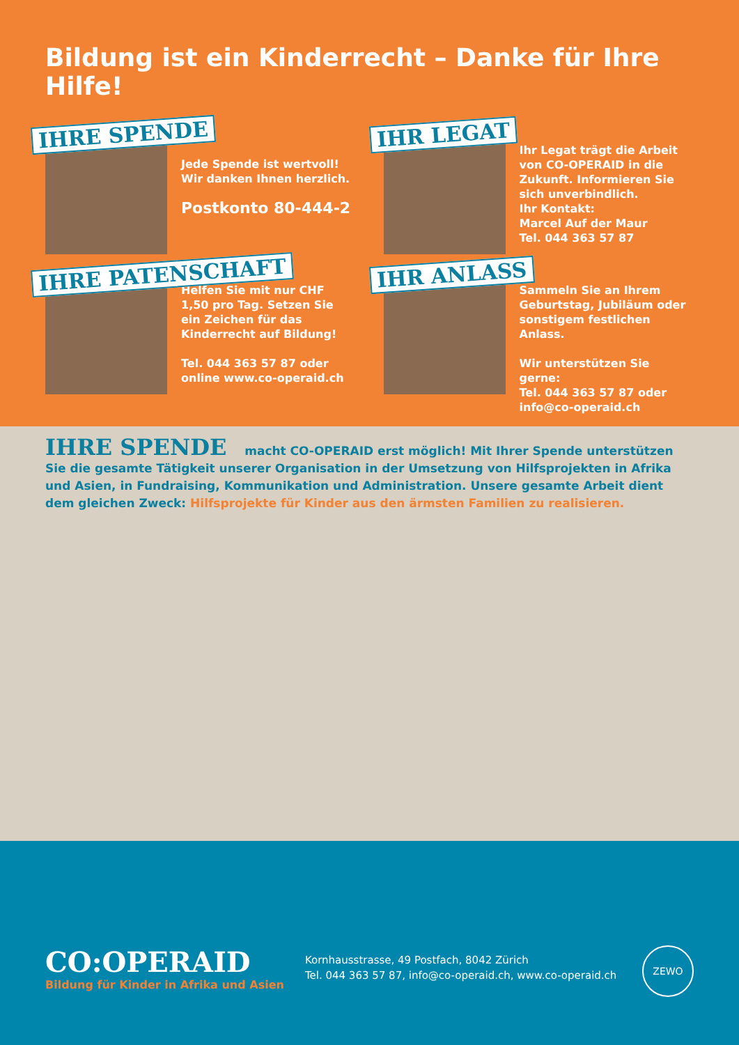Bildung ist ein Kinderrecht – Danke für Ihre Hilfe!
IHRE SPENDE
Jede Spende ist wertvoll!
Wir danken Ihnen herzlich.
Postkonto 80-444-2
IHR LEGAT
Ihr Legat trägt die Arbeit von CO-OPERAID in die Zukunft. Informieren Sie sich unverbindlich.
Ihr Kontakt:
Marcel Auf der Maur
Tel. 044 363 57 87
IHRE PATENSCHAFT
Helfen Sie mit nur CHF 1,50 pro Tag. Setzen Sie ein Zeichen für das Kinderrecht auf Bildung!
Tel. 044 363 57 87 oder online www.co-operaid.ch
IHR ANLASS
Sammeln Sie an Ihrem Geburtstag, Jubiläum oder sonstigem festlichen Anlass.
Wir unterstützen Sie gerne:
Tel. 044 363 57 87 oder info@co-operaid.ch
IHRE SPENDE macht CO-OPERAID erst möglich! Mit Ihrer Spende unterstützen Sie die gesamte Tätigkeit unserer Organisation in der Umsetzung von Hilfsprojekten in Afrika und Asien, in Fundraising, Kommunikation und Administration. Unsere gesamte Arbeit dient dem gleichen Zweck: Hilfsprojekte für Kinder aus den ärmsten Familien zu realisieren.
CO:OPERAID
Bildung für Kinder in Afrika und Asien
Kornhausstrasse, 49 Postfach, 8042 Zürich
Tel. 044 363 57 87, info@co-operaid.ch, www.co-operaid.ch
ZEWO